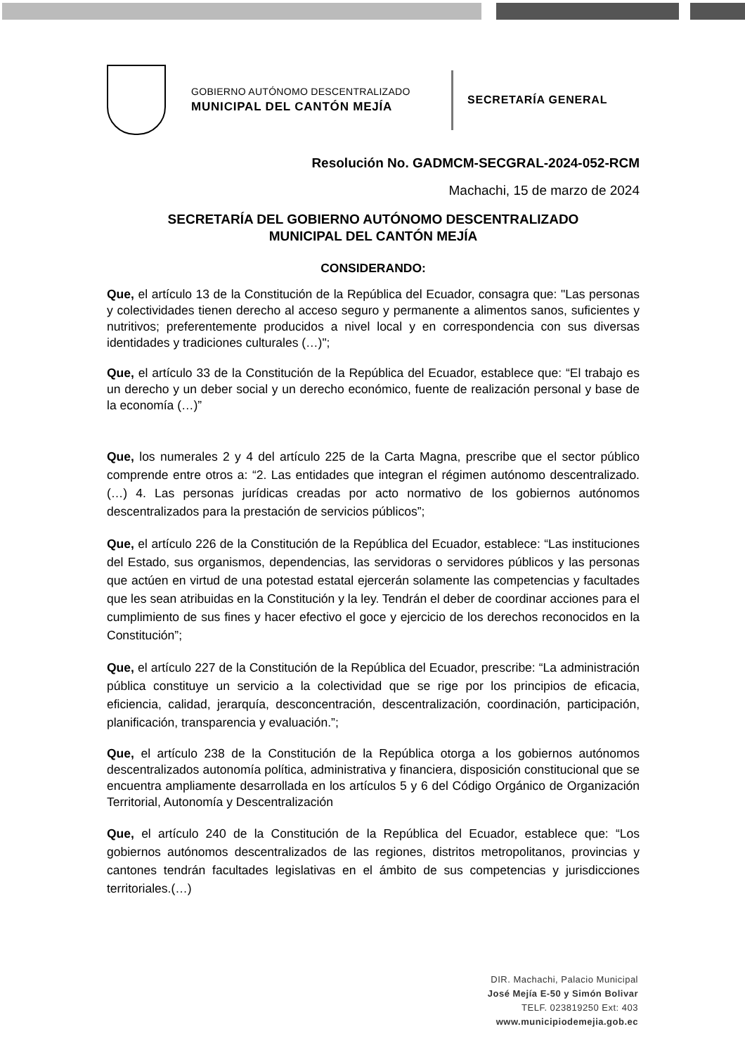GOBIERNO AUTÓNOMO DESCENTRALIZADO
MUNICIPAL DEL CANTÓN MEJÍA
SECRETARÍA GENERAL
Resolución No. GADMCM-SECGRAL-2024-052-RCM
Machachi, 15 de marzo de 2024
SECRETARÍA DEL GOBIERNO AUTÓNOMO DESCENTRALIZADO
MUNICIPAL DEL CANTÓN MEJÍA
CONSIDERANDO:
Que, el artículo 13 de la Constitución de la República del Ecuador, consagra que: "Las personas y colectividades tienen derecho al acceso seguro y permanente a alimentos sanos, suficientes y nutritivos; preferentemente producidos a nivel local y en correspondencia con sus diversas identidades y tradiciones culturales (…)";
Que, el artículo 33 de la Constitución de la República del Ecuador, establece que: “El trabajo es un derecho y un deber social y un derecho económico, fuente de realización personal y base de la economía (…)”
Que, los numerales 2 y 4 del artículo 225 de la Carta Magna, prescribe que el sector público comprende entre otros a: “2. Las entidades que integran el régimen autónomo descentralizado. (…) 4. Las personas jurídicas creadas por acto normativo de los gobiernos autónomos descentralizados para la prestación de servicios públicos”;
Que, el artículo 226 de la Constitución de la República del Ecuador, establece: “Las instituciones del Estado, sus organismos, dependencias, las servidoras o servidores públicos y las personas que actúen en virtud de una potestad estatal ejercerán solamente las competencias y facultades que les sean atribuidas en la Constitución y la ley. Tendrán el deber de coordinar acciones para el cumplimiento de sus fines y hacer efectivo el goce y ejercicio de los derechos reconocidos en la Constitución”;
Que, el artículo 227 de la Constitución de la República del Ecuador, prescribe: “La administración pública constituye un servicio a la colectividad que se rige por los principios de eficacia, eficiencia, calidad, jerarquía, desconcentración, descentralización, coordinación, participación, planificación, transparencia y evaluación.”;
Que, el artículo 238 de la Constitución de la República otorga a los gobiernos autónomos descentralizados autonomía política, administrativa y financiera, disposición constitucional que se encuentra ampliamente desarrollada en los artículos 5 y 6 del Código Orgánico de Organización Territorial, Autonomía y Descentralización
Que, el artículo 240 de la Constitución de la República del Ecuador, establece que: “Los gobiernos autónomos descentralizados de las regiones, distritos metropolitanos, provincias y cantones tendrán facultades legislativas en el ámbito de sus competencias y jurisdicciones territoriales.(…)
DIR. Machachi, Palacio Municipal
José Mejía E-50 y Simón Bolivar
TELF. 023819250 Ext: 403
www.municipiodemejia.gob.ec